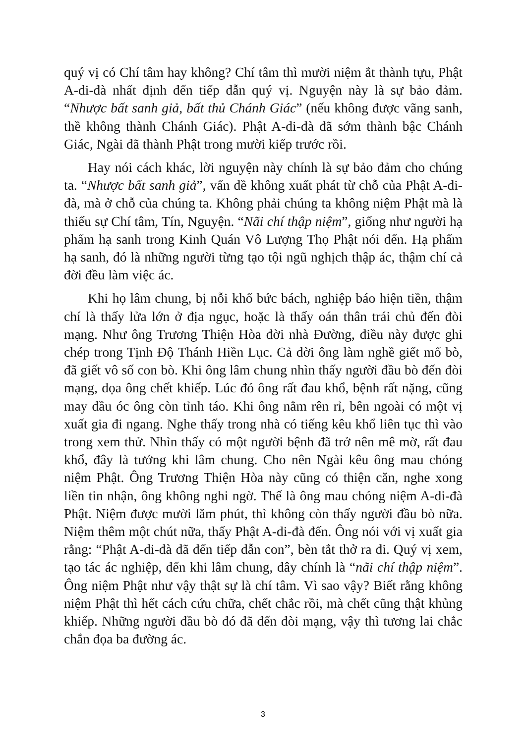quý vị có Chí tâm hay không? Chí tâm thì mười niệm ắt thành tựu, Phật A-di-đà nhất định đến tiếp dẫn quý vị. Nguyện này là sự bảo đảm. “Nhược bất sanh giả, bất thủ Chánh Giác” (nếu không được vãng sanh, thề không thành Chánh Giác). Phật A-di-đà đã sớm thành bậc Chánh Giác, Ngài đã thành Phật trong mười kiếp trước rồi.
Hay nói cách khác, lời nguyện này chính là sự bảo đảm cho chúng ta. “Nhược bất sanh giả”, vấn đề không xuất phát từ chỗ của Phật A-di-đà, mà ở chỗ của chúng ta. Không phải chúng ta không niệm Phật mà là thiếu sự Chí tâm, Tín, Nguyện. “Nãi chí thập niệm”, giống như người hạ phẩm hạ sanh trong Kinh Quán Vô Lượng Thọ Phật nói đến. Hạ phẩm hạ sanh, đó là những người từng tạo tội ngũ nghịch thập ác, thậm chí cả đời đều làm việc ác.
Khi họ lâm chung, bị nỗi khổ bức bách, nghiệp báo hiện tiền, thậm chí là thấy lửa lớn ở địa ngục, hoặc là thấy oán thân trái chủ đến đòi mạng. Như ông Trương Thiện Hòa đời nhà Đường, điều này được ghi chép trong Tịnh Độ Thánh Hiền Lục. Cả đời ông làm nghề giết mổ bò, đã giết vô số con bò. Khi ông lâm chung nhìn thấy người đầu bò đến đòi mạng, dọa ông chết khiếp. Lúc đó ông rất đau khổ, bệnh rất nặng, cũng may đầu óc ông còn tỉnh táo. Khi ông nằm rên rỉ, bên ngoài có một vị xuất gia đi ngang. Nghe thấy trong nhà có tiếng kêu khổ liên tục thì vào trong xem thử. Nhìn thấy có một người bệnh đã trở nên mê mờ, rất đau khổ, đây là tướng khi lâm chung. Cho nên Ngài kêu ông mau chóng niệm Phật. Ông Trương Thiện Hòa này cũng có thiện căn, nghe xong liền tin nhận, ông không nghi ngờ. Thế là ông mau chóng niệm A-di-đà Phật. Niệm được mười lăm phút, thì không còn thấy người đầu bò nữa. Niệm thêm một chút nữa, thấy Phật A-di-đà đến. Ông nói với vị xuất gia rằng: “Phật A-di-đà đã đến tiếp dẫn con”, bèn tắt thở ra đi. Quý vị xem, tạo tác ác nghiệp, đến khi lâm chung, đây chính là “nãi chí thập niệm”. Ông niệm Phật như vậy thật sự là chí tâm. Vì sao vậy? Biết rằng không niệm Phật thì hết cách cứu chữa, chết chắc rồi, mà chết cũng thật khủng khiếp. Những người đầu bò đó đã đến đòi mạng, vậy thì tương lai chắc chắn đọa ba đường ác.
3